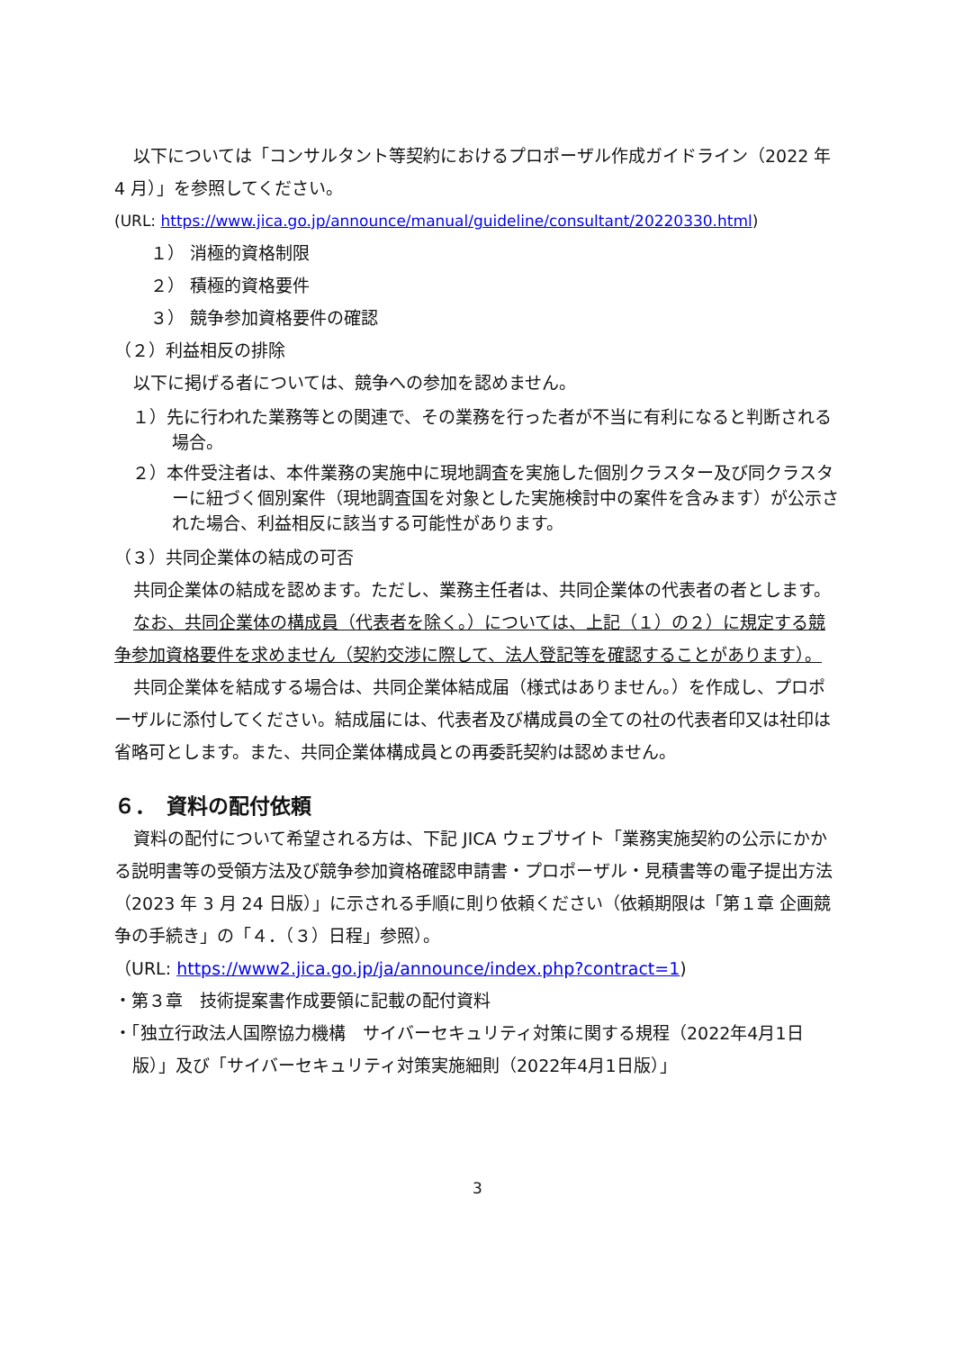以下については「コンサルタント等契約におけるプロポーザル作成ガイドライン（2022 年 4 月）」を参照してください。
(URL: https://www.jica.go.jp/announce/manual/guideline/consultant/20220330.html)
１） 消極的資格制限
２） 積極的資格要件
３） 競争参加資格要件の確認
（２）利益相反の排除
以下に掲げる者については、競争への参加を認めません。
１）先に行われた業務等との関連で、その業務を行った者が不当に有利になると判断される場合。
２）本件受注者は、本件業務の実施中に現地調査を実施した個別クラスター及び同クラスターに紐づく個別案件（現地調査国を対象とした実施検討中の案件を含みます）が公示された場合、利益相反に該当する可能性があります。
（３）共同企業体の結成の可否
共同企業体の結成を認めます。ただし、業務主任者は、共同企業体の代表者の者とします。
なお、共同企業体の構成員（代表者を除く。）については、上記（１）の２）に規定する競争参加資格要件を求めません（契約交渉に際して、法人登記等を確認することがあります）。
共同企業体を結成する場合は、共同企業体結成届（様式はありません。）を作成し、プロポーザルに添付してください。結成届には、代表者及び構成員の全ての社の代表者印又は社印は省略可とします。また、共同企業体構成員との再委託契約は認めません。
６．　資料の配付依頼
資料の配付について希望される方は、下記 JICA ウェブサイト「業務実施契約の公示にかかる説明書等の受領方法及び競争参加資格確認申請書・プロポーザル・見積書等の電子提出方法（2023 年 3 月 24 日版）」に示される手順に則り依頼ください（依頼期限は「第１章 企画競争の手続き」の「４．（３）日程」参照）。
（URL: https://www2.jica.go.jp/ja/announce/index.php?contract=1)
・第３章　技術提案書作成要領に記載の配付資料
・「独立行政法人国際協力機構　サイバーセキュリティ対策に関する規程（2022年4月1日版）」及び「サイバーセキュリティ対策実施細則（2022年4月1日版）」
3